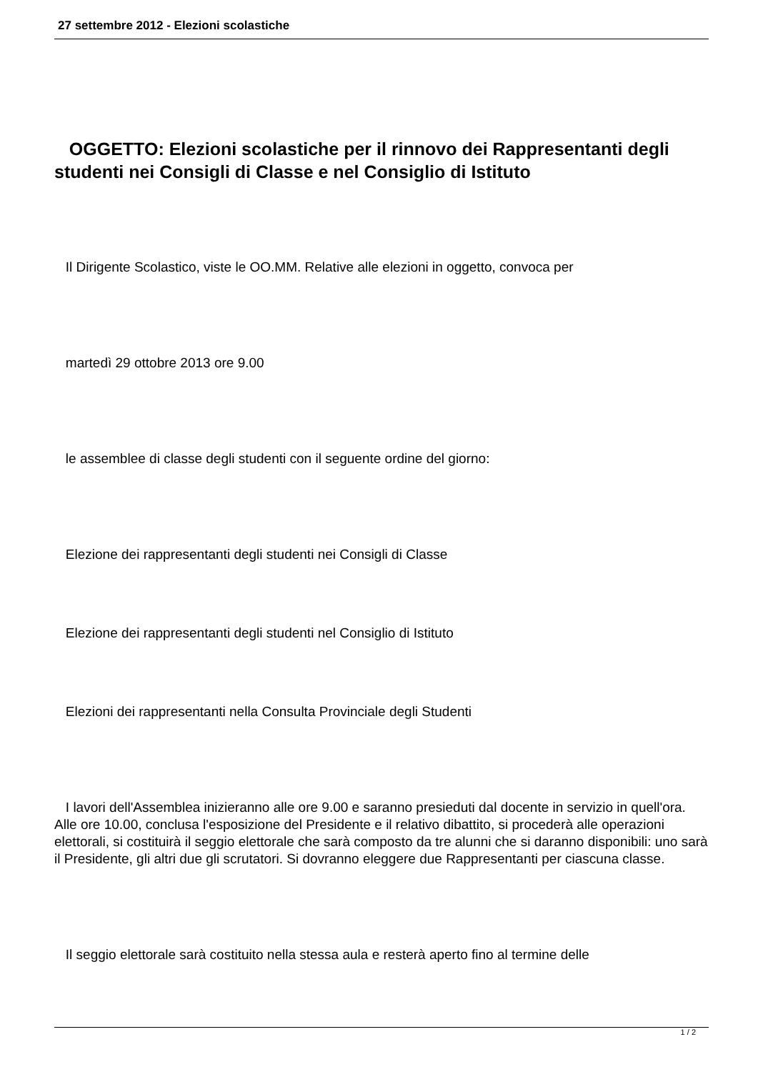27 settembre 2012 - Elezioni scolastiche
OGGETTO: Elezioni scolastiche per il rinnovo dei Rappresentanti degli studenti nei Consigli di Classe e nel Consiglio di Istituto
Il Dirigente Scolastico, viste le OO.MM. Relative alle elezioni in oggetto, convoca per
martedì 29 ottobre 2013 ore 9.00
le assemblee di classe degli studenti con il seguente ordine del giorno:
Elezione dei rappresentanti degli studenti nei Consigli di Classe
Elezione dei rappresentanti degli studenti nel Consiglio di Istituto
Elezioni dei rappresentanti nella Consulta Provinciale degli Studenti
I lavori dell'Assemblea inizieranno alle ore 9.00 e saranno presieduti dal docente in servizio in quell'ora. Alle ore 10.00, conclusa l'esposizione del Presidente e il relativo dibattito, si procederà alle operazioni elettorali, si costituirà il seggio elettorale che sarà composto da tre alunni che si daranno disponibili: uno sarà il Presidente, gli altri due gli scrutatori. Si dovranno eleggere due Rappresentanti per ciascuna classe.
Il seggio elettorale sarà costituito nella stessa aula e resterà aperto fino al termine delle
1 / 2